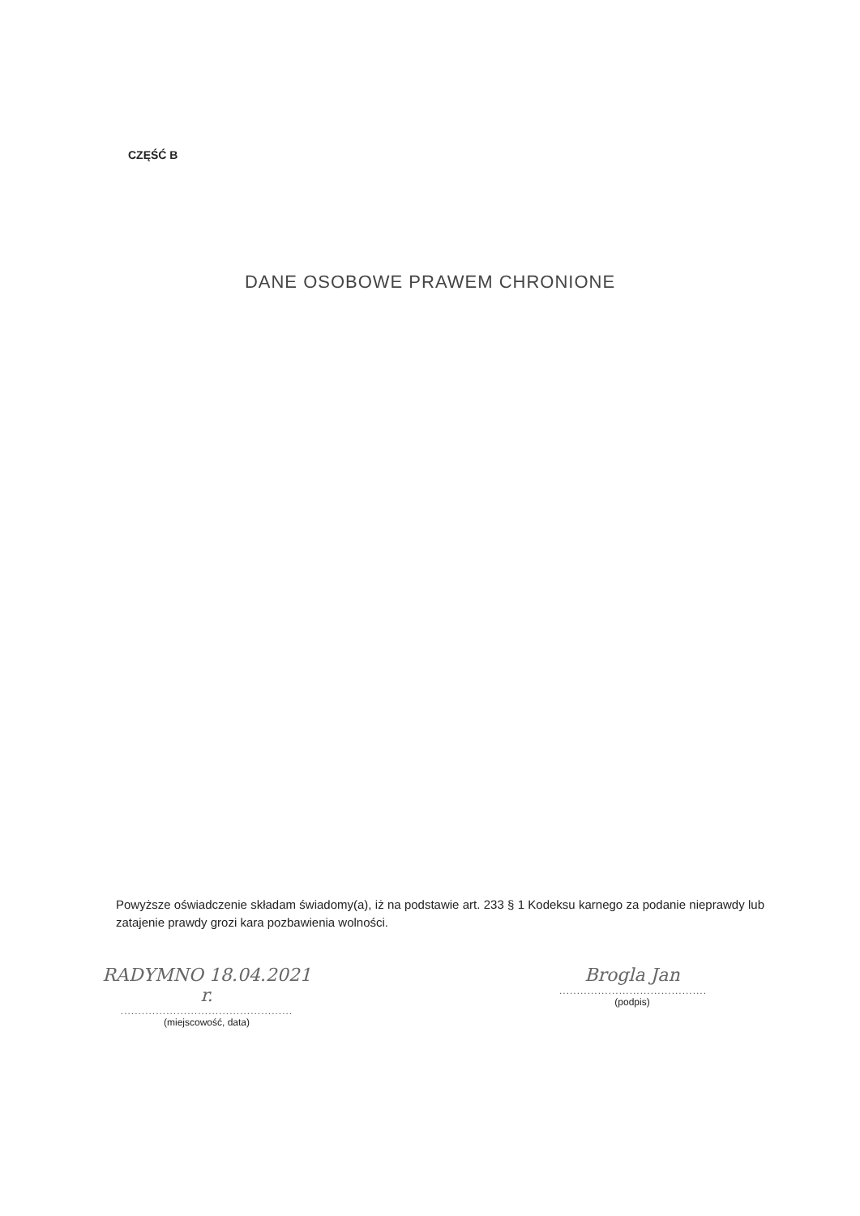CZĘŚĆ B
DANE OSOBOWE PRAWEM CHRONIONE
Powyższe oświadczenie składam świadomy(a), iż na podstawie art. 233 § 1 Kodeksu karnego za podanie nieprawdy lub zatajenie prawdy grozi kara pozbawienia wolności.
RADYMNO 18.04.2021 r.
.................................................
(miejscowość, data)
Brogla Jan
..........................................
(podpis)